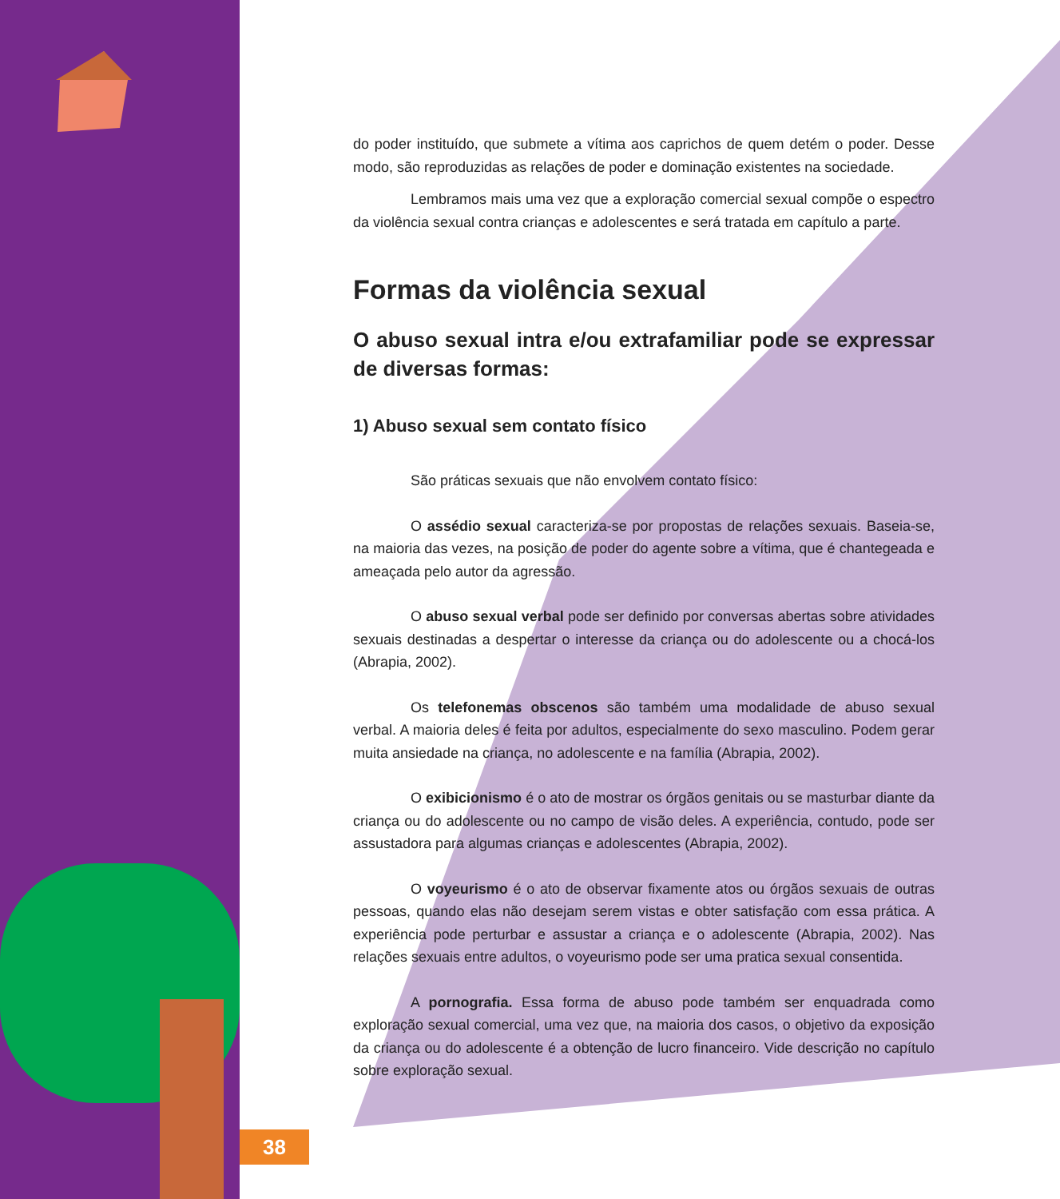38
do poder instituído, que submete a vítima aos caprichos de quem detém o poder. Desse modo, são reproduzidas as relações de poder e dominação existentes na sociedade.
Lembramos mais uma vez que a exploração comercial sexual compõe o espectro da violência sexual contra crianças e adolescentes e será tratada em capítulo a parte.
Formas da violência sexual
O abuso sexual intra e/ou extrafamiliar pode se expressar de diversas formas:
1) Abuso sexual sem contato físico
São práticas sexuais que não envolvem contato físico:
O assédio sexual caracteriza-se por propostas de relações sexuais. Baseia-se, na maioria das vezes, na posição de poder do agente sobre a vítima, que é chantegeada e ameaçada pelo autor da agressão.
O abuso sexual verbal pode ser definido por conversas abertas sobre atividades sexuais destinadas a despertar o interesse da criança ou do adolescente ou a chocá-los (Abrapia, 2002).
Os telefonemas obscenos são também uma modalidade de abuso sexual verbal. A maioria deles é feita por adultos, especialmente do sexo masculino. Podem gerar muita ansiedade na criança, no adolescente e na família (Abrapia, 2002).
O exibicionismo é o ato de mostrar os órgãos genitais ou se masturbar diante da criança ou do adolescente ou no campo de visão deles. A experiência, contudo, pode ser assustadora para algumas crianças e adolescentes (Abrapia, 2002).
O voyeurismo é o ato de observar fixamente atos ou órgãos sexuais de outras pessoas, quando elas não desejam serem vistas e obter satisfação com essa prática. A experiência pode perturbar e assustar a criança e o adolescente (Abrapia, 2002). Nas relações sexuais entre adultos, o voyeurismo pode ser uma pratica sexual consentida.
A pornografia. Essa forma de abuso pode também ser enquadrada como exploração sexual comercial, uma vez que, na maioria dos casos, o objetivo da exposição da criança ou do adolescente é a obtenção de lucro financeiro. Vide descrição no capítulo sobre exploração sexual.